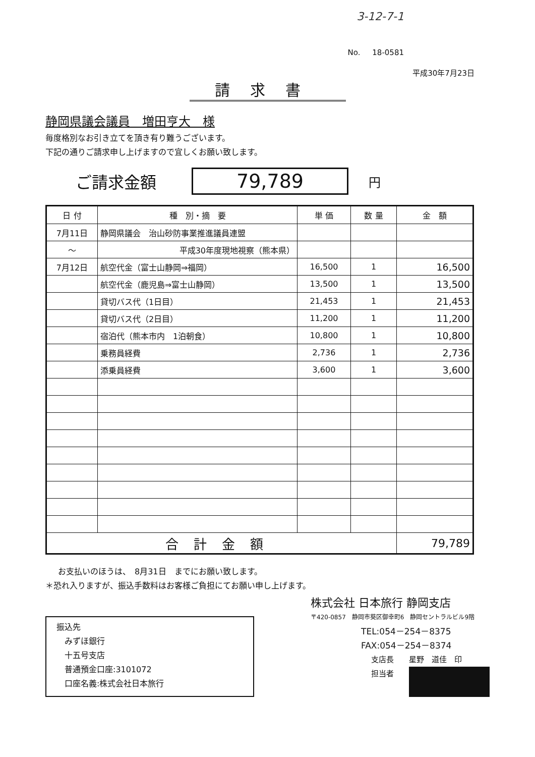3-12-7-1
No. 18-0581
平成30年7月23日
請求書
静岡県議会議員　増田亨大　様
毎度格別なお引き立てを頂き有り難うございます。
下記の通りご請求申し上げますので宜しくお願い致します。
ご請求金額 79,789 円
| 日 付 | 種 別・摘 要 | 単 価 | 数 量 | 金 額 |
| --- | --- | --- | --- | --- |
| 7月11日 | 静岡県議会 治山砂防事業推進議員連盟 | | | |
| ～ | 平成30年度現地視察（熊本県） | | | |
| 7月12日 | 航空代金（富士山静岡⇒福岡） | 16,500 | 1 | 16,500 |
| | 航空代金（鹿児島⇒富士山静岡） | 13,500 | 1 | 13,500 |
| | 貸切バス代（1日目） | 21,453 | 1 | 21,453 |
| | 貸切バス代（2日目） | 11,200 | 1 | 11,200 |
| | 宿泊代（熊本市内 1泊朝食） | 10,800 | 1 | 10,800 |
| | 乗務員経費 | 2,736 | 1 | 2,736 |
| | 添乗員経費 | 3,600 | 1 | 3,600 |
| 合計金額 | | | | 79,789 |
お支払いのほうは、　8月31日　までにお願い致します。
＊恐れ入りますが、振込手数料はお客様ご負担にてお願い申し上げます。
振込先
　みずほ銀行
　十五号支店
　普通預金口座:3101072
　口座名義:株式会社日本旅行
株式会社 日本旅行 静岡支店
〒420-0857　静岡市葵区御幸町6　静岡セントラルビル9階
TEL:054－254－8375
FAX:054－254－8374
支店長　　星野　道佳　印
担当者